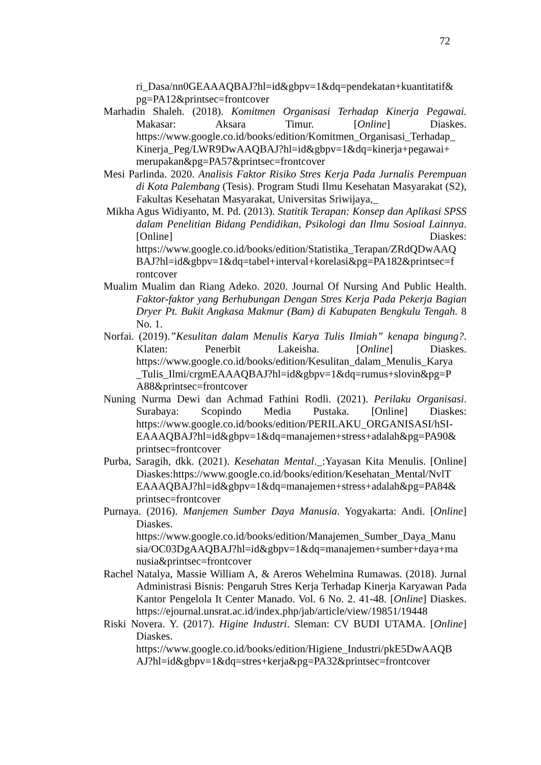72
ri_Dasa/nn0GEAAAQBAJ?hl=id&gbpv=1&dq=pendekatan+kuantitatif& pg=PA12&printsec=frontcover
Marhadin Shaleh. (2018). Komitmen Organisasi Terhadap Kinerja Pegawai. Makasar: Aksara Timur. [Online] Diaskes. https://www.google.co.id/books/edition/Komitmen_Organisasi_Terhadap_ Kinerja_Peg/LWR9DwAAQBAJ?hl=id&gbpv=1&dq=kinerja+pegawai+ merupakan&pg=PA57&printsec=frontcover
Mesi Parlinda. 2020. Analisis Faktor Risiko Stres Kerja Pada Jurnalis Perempuan di Kota Palembang (Tesis). Program Studi Ilmu Kesehatan Masyarakat (S2), Fakultas Kesehatan Masyarakat, Universitas Sriwijaya,_
Mikha Agus Widiyanto, M. Pd. (2013). Statitik Terapan: Konsep dan Aplikasi SPSS dalam Penelitian Bidang Pendidikan, Psikologi dan Ilmu Sosioal Lainnya. [Online] Diaskes: https://www.google.co.id/books/edition/Statistika_Terapan/ZRdQDwAAQ BAJ?hl=id&gbpv=1&dq=tabel+interval+korelasi&pg=PA182&printsec=f rontcover
Mualim Mualim dan Riang Adeko. 2020. Journal Of Nursing And Public Health. Faktor-faktor yang Berhubungan Dengan Stres Kerja Pada Pekerja Bagian Dryer Pt. Bukit Angkasa Makmur (Bam) di Kabupaten Bengkulu Tengah. 8 No. 1.
Norfai. (2019).”Kesulitan dalam Menulis Karya Tulis Ilmiah” kenapa bingung?. Klaten: Penerbit Lakeisha. [Online] Diaskes. https://www.google.co.id/books/edition/Kesulitan_dalam_Menulis_Karya _Tulis_Ilmi/crgmEAAAQBAJ?hl=id&gbpv=1&dq=rumus+slovin&pg=P A88&printsec=frontcover
Nuning Nurma Dewi dan Achmad Fathini Rodli. (2021). Perilaku Organisasi. Surabaya: Scopindo Media Pustaka. [Online] Diaskes: https://www.google.co.id/books/edition/PERILAKU_ORGANISASI/hSI- EAAAQBAJ?hl=id&gbpv=1&dq=manajemen+stress+adalah&pg=PA90& printsec=frontcover
Purba, Saragih, dkk. (2021). Kesehatan Mental._:Yayasan Kita Menulis. [Online] Diaskes:https://www.google.co.id/books/edition/Kesehatan_Mental/NvlT EAAAQBAJ?hl=id&gbpv=1&dq=manajemen+stress+adalah&pg=PA84& printsec=frontcover
Purnaya. (2016). Manjemen Sumber Daya Manusia. Yogyakarta: Andi. [Online] Diaskes. https://www.google.co.id/books/edition/Manajemen_Sumber_Daya_Manu sia/OC03DgAAQBAJ?hl=id&gbpv=1&dq=manajemen+sumber+daya+ma nusia&printsec=frontcover
Rachel Natalya, Massie William A, & Areros Wehelmina Rumawas. (2018). Jurnal Administrasi Bisnis: Pengaruh Stres Kerja Terhadap Kinerja Karyawan Pada Kantor Pengelola It Center Manado. Vol. 6 No. 2. 41-48. [Online] Diaskes. https://ejournal.unsrat.ac.id/index.php/jab/article/view/19851/19448
Riski Novera. Y. (2017). Higine Industri. Sleman: CV BUDI UTAMA. [Online] Diaskes. https://www.google.co.id/books/edition/Higiene_Industri/pkE5DwAAQB AJ?hl=id&gbpv=1&dq=stres+kerja&pg=PA32&printsec=frontcover